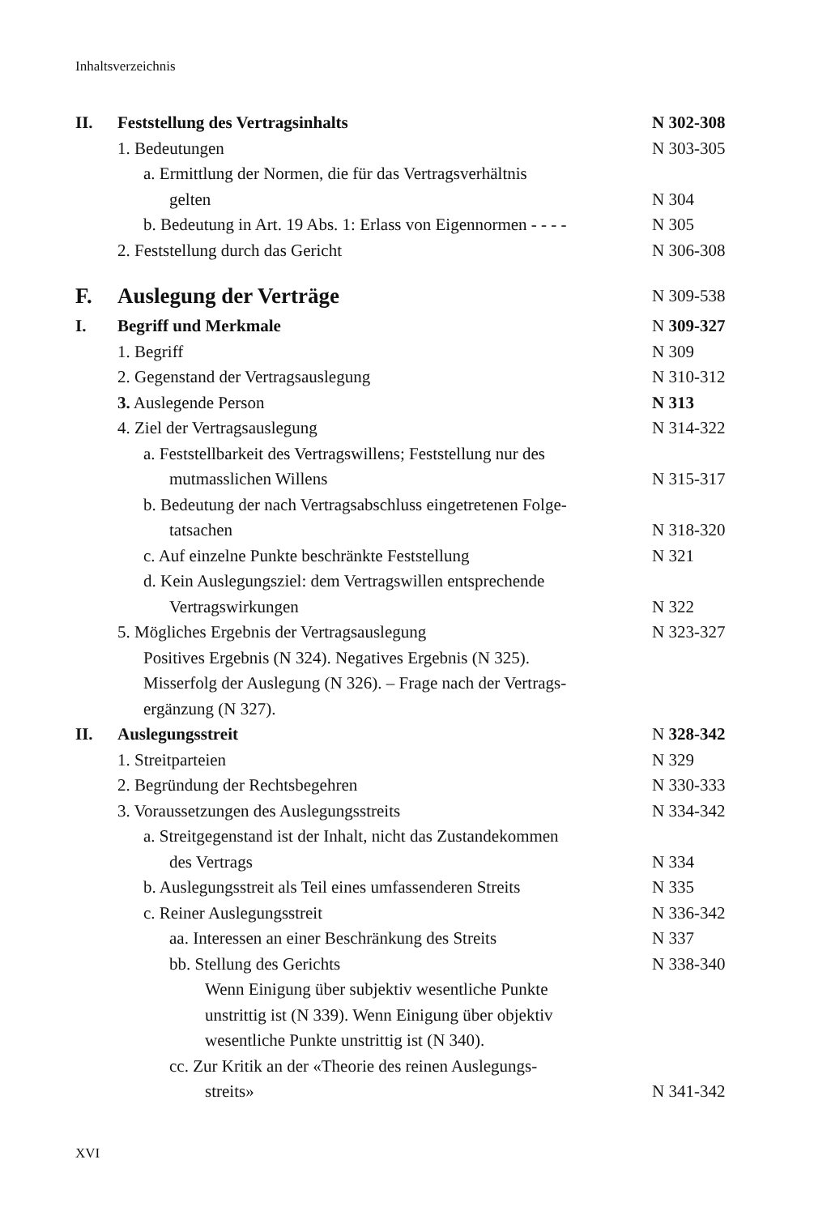Inhaltsverzeichnis
II. Feststellung des Vertragsinhalts N 302-308
1. Bedeutungen N 303-305
a. Ermittlung der Normen, die für das Vertragsverhältnis
gelten
N 304
b. Bedeutung in Art. 19 Abs. 1: Erlass von Eigennormen - - - - N 305
2. Feststellung durch das Gericht N 306-308
F. Auslegung der Verträge N 309-538
I. Begriff und Merkmale N 309-327
1. Begriff N 309
2. Gegenstand der Vertragsauslegung N 310-312
3. Auslegende Person N 313
4. Ziel der Vertragsauslegung N 314-322
a. Feststellbarkeit des Vertragswillens; Feststellung nur des
mutmasslichen Willens
N 315-317
b. Bedeutung der nach Vertragsabschluss eingetretenen Folge-
tatsachen
N 318-320
c. Auf einzelne Punkte beschränkte Feststellung N 321
d. Kein Auslegungsziel: dem Vertragswillen entsprechende
Vertragswirkungen
N 322
5. Mögliches Ergebnis der Vertragsauslegung
Positives Ergebnis (N 324). Negatives Ergebnis (N 325).
Misserfolg der Auslegung (N 326). – Frage nach der Vertrags-
ergänzung (N 327). N 323-327
II. Auslegungsstreit N 328-342
1. Streitparteien N 329
2. Begründung der Rechtsbegehren N 330-333
3. Voraussetzungen des Auslegungsstreits N 334-342
a. Streitgegenstand ist der Inhalt, nicht das Zustandekommen
des Vertrags
N 334
b. Auslegungsstreit als Teil eines umfassenderen Streits N 335
c. Reiner Auslegungsstreit N 336-342
aa. Interessen an einer Beschränkung des Streits N 337
bb. Stellung des Gerichts
Wenn Einigung über subjektiv wesentliche Punkte
unstrittig ist (N 339). Wenn Einigung über objektiv
wesentliche Punkte unstrittig ist (N 340). N 338-340
cc. Zur Kritik an der «Theorie des reinen Auslegungs-
streits»
N 341-342
XVI